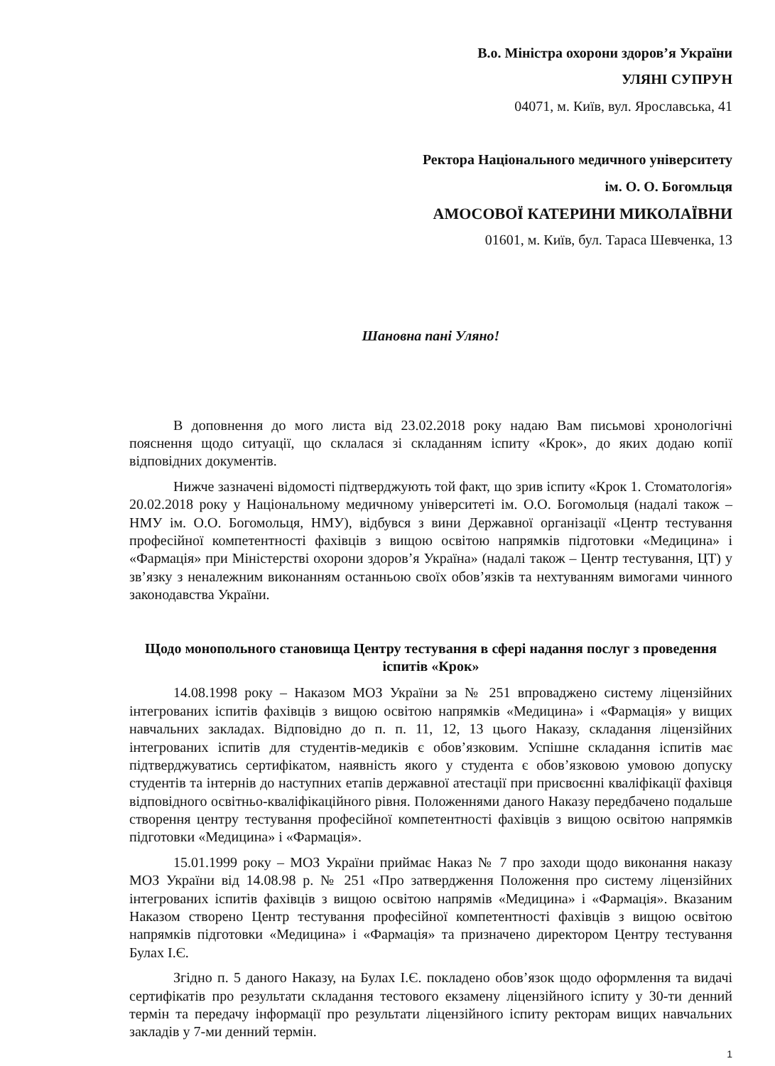В.о. Міністра охорони здоров’я України
УЛЯНІ СУПРУН
04071, м. Київ, вул. Ярославська, 41
Ректора Національного медичного університету
ім. О. О. Богомльця
АМОСОВОЇ КАТЕРИНИ МИКОЛАЇВНИ
01601, м. Київ, бул. Тараса Шевченка, 13
Шановна пані Уляно!
В доповнення до мого листа від 23.02.2018 року надаю Вам письмові хронологічні пояснення щодо ситуації, що склалася зі складанням іспиту «Крок», до яких додаю копії відповідних документів.
Нижче зазначені відомості підтверджують той факт, що зрив іспиту «Крок 1. Стоматологія» 20.02.2018 року у Національному медичному університеті ім. О.О. Богомольця (надалі також – НМУ ім. О.О. Богомольця, НМУ), відбувся з вини Державної організації «Центр тестування професійної компетентності фахівців з вищою освітою напрямків підготовки «Медицина» і «Фармація» при Міністерстві охорони здоров’я Україна» (надалі також – Центр тестування, ЦТ) у зв’язку з неналежним виконанням останньою своїх обов’язків та нехтуванням вимогами чинного законодавства України.
Щодо монопольного становища Центру тестування в сфері надання послуг з проведення іспитів «Крок»
14.08.1998 року – Наказом МОЗ України за № 251 впроваджено систему ліцензійних інтегрованих іспитів фахівців з вищою освітою напрямків «Медицина» і «Фармація» у вищих навчальних закладах. Відповідно до п. п. 11, 12, 13 цього Наказу, складання ліцензійних інтегрованих іспитів для студентів-медиків є обов’язковим. Успішне складання іспитів має підтверджуватись сертифікатом, наявність якого у студента є обов’язковою умовою допуску студентів та інтернів до наступних етапів державної атестації при присвоєнні кваліфікації фахівця відповідного освітньо-кваліфікаційного рівня. Положеннями даного Наказу передбачено подальше створення центру тестування професійної компетентності фахівців з вищою освітою напрямків підготовки «Медицина» і «Фармація».
15.01.1999 року – МОЗ України приймає Наказ № 7 про заходи щодо виконання наказу МОЗ України від 14.08.98 р. № 251 «Про затвердження Положення про систему ліцензійних інтегрованих іспитів фахівців з вищою освітою напрямів «Медицина» і «Фармація». Вказаним Наказом створено Центр тестування професійної компетентності фахівців з вищою освітою напрямків підготовки «Медицина» і «Фармація» та призначено директором Центру тестування Булах І.Є.
Згідно п. 5 даного Наказу, на Булах І.Є. покладено обов’язок щодо оформлення та видачі сертифікатів про результати складання тестового екзамену ліцензійного іспиту у 30-ти денний термін та передачу інформації про результати ліцензійного іспиту ректорам вищих навчальних закладів у 7-ми денний термін.
1